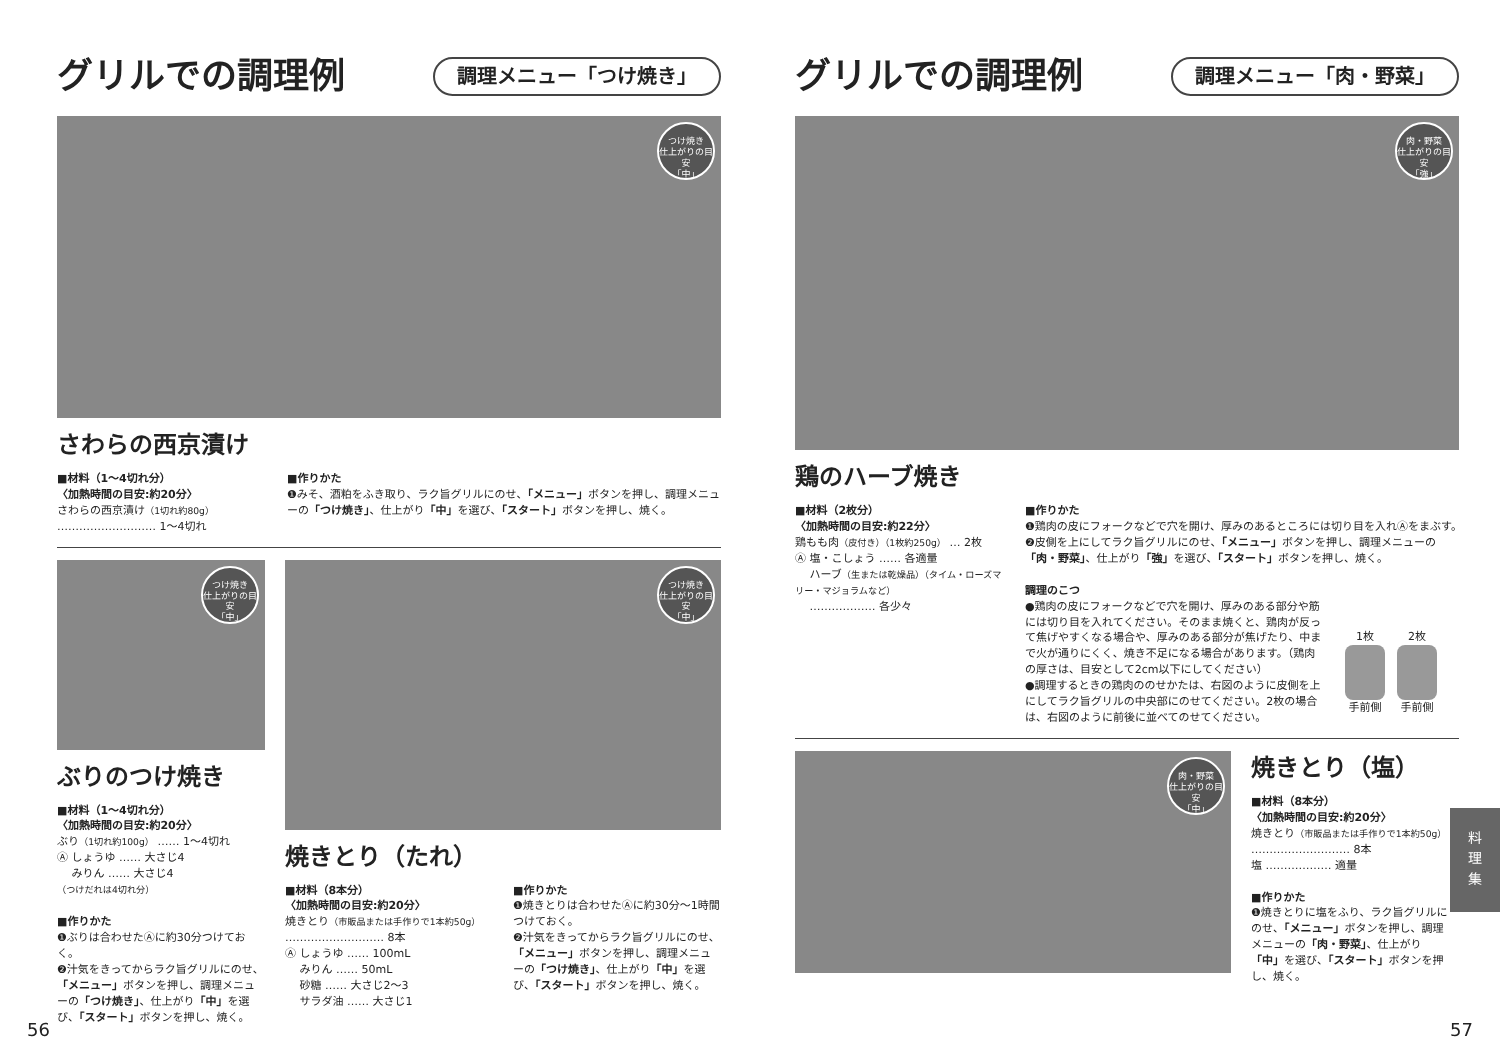グリルでの調理例
調理メニュー「つけ焼き」
つけ焼き
仕上がりの目安
「中」
さわらの西京漬け
■材料（1～4切れ分）
〈加熱時間の目安:約20分〉
さわらの西京漬け（1切れ約80g）
……………………… 1～4切れ
■作りかた
❶みそ、酒粕をふき取り、ラク旨グリルにのせ、「メニュー」ボタンを押し、調理メニューの「つけ焼き」、仕上がり「中」を選び、「スタート」ボタンを押し、焼く。
つけ焼き
仕上がりの目安
「中」
ぶりのつけ焼き
■材料（1～4切れ分）
〈加熱時間の目安:約20分〉
ぶり（1切れ約100g） …… 1～4切れ
Ⓐ しょうゆ …… 大さじ4
　 みりん …… 大さじ4
（つけだれは4切れ分）
■作りかた
❶ぶりは合わせたⒶに約30分つけておく。
❷汁気をきってからラク旨グリルにのせ、「メニュー」ボタンを押し、調理メニューの「つけ焼き」、仕上がり「中」を選び、「スタート」ボタンを押し、焼く。
つけ焼き
仕上がりの目安
「中」
焼きとり（たれ）
■材料（8本分）
〈加熱時間の目安:約20分〉
焼きとり（市販品または手作りで1本約50g）
……………………… 8本
Ⓐ しょうゆ …… 100mL
　 みりん …… 50mL
　 砂糖 …… 大さじ2～3
　 サラダ油 …… 大さじ1
■作りかた
❶焼きとりは合わせたⒶに約30分～1時間つけておく。
❷汁気をきってからラク旨グリルにのせ、「メニュー」ボタンを押し、調理メニューの「つけ焼き」、仕上がり「中」を選び、「スタート」ボタンを押し、焼く。
56
グリルでの調理例
調理メニュー「肉・野菜」
肉・野菜
仕上がりの目安
「強」
鶏のハーブ焼き
■材料（2枚分）
〈加熱時間の目安:約22分〉
鶏もも肉（皮付き）（1枚約250g） … 2枚
Ⓐ 塩・こしょう …… 各適量
　 ハーブ（生または乾燥品）（タイム・ローズマリー・マジョラムなど）
　 ……………… 各少々
■作りかた
❶鶏肉の皮にフォークなどで穴を開け、厚みのあるところには切り目を入れⒶをまぶす。
❷皮側を上にしてラク旨グリルにのせ、「メニュー」ボタンを押し、調理メニューの「肉・野菜」、仕上がり「強」を選び、「スタート」ボタンを押し、焼く。
調理のこつ
●鶏肉の皮にフォークなどで穴を開け、厚みのある部分や筋には切り目を入れてください。そのまま焼くと、鶏肉が反って焦げやすくなる場合や、厚みのある部分が焦げたり、中まで火が通りにくく、焼き不足になる場合があります。（鶏肉の厚さは、目安として2cm以下にしてください）
●調理するときの鶏肉ののせかたは、右図のように皮側を上にしてラク旨グリルの中央部にのせてください。2枚の場合は、右図のように前後に並べてのせてください。
1枚
手前側
2枚
手前側
肉・野菜
仕上がりの目安
「中」
焼きとり（塩）
■材料（8本分）
〈加熱時間の目安:約20分〉
焼きとり（市販品または手作りで1本約50g）
……………………… 8本
塩 ……………… 適量
■作りかた
❶焼きとりに塩をふり、ラク旨グリルにのせ、「メニュー」ボタンを押し、調理メニューの「肉・野菜」、仕上がり「中」を選び、「スタート」ボタンを押し、焼く。
料
理
集
57